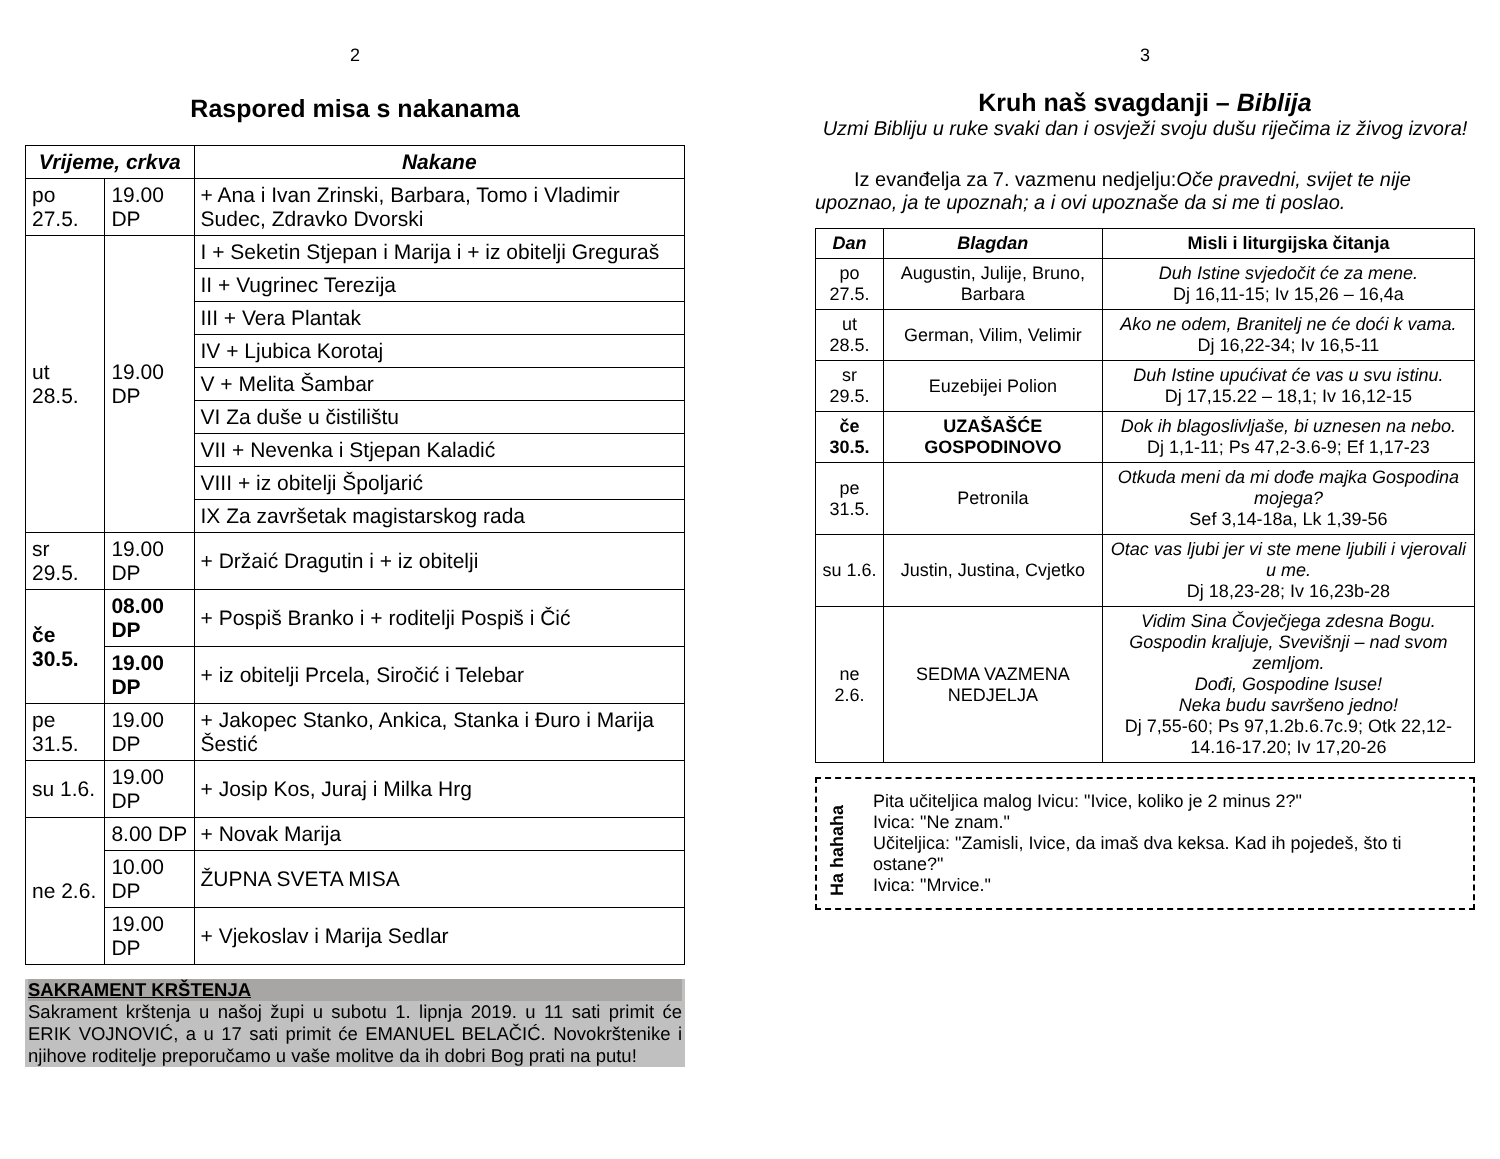2
Raspored misa s nakanama
| Vrijeme, crkva | | Nakane |
| --- | --- | --- |
| po 27.5. | 19.00 DP | + Ana i Ivan Zrinski, Barbara, Tomo i Vladimir Sudec, Zdravko Dvorski |
| ut 28.5. | 19.00 DP | I + Seketin Stjepan i Marija i + iz obitelji Greguraš |
| | | II + Vugrinec Terezija |
| | | III + Vera Plantak |
| | | IV + Ljubica Korotaj |
| | | V + Melita Šambar |
| | | VI Za duše u čistilištu |
| | | VII + Nevenka i Stjepan Kaladić |
| | | VIII + iz obitelji Špoljarić |
| | | IX Za završetak magistarskog rada |
| sr 29.5. | 19.00 DP | + Držaić Dragutin i + iz obitelji |
| če 30.5. | 08.00 DP | + Pospiš Branko i + roditelji Pospiš i Čić |
| | 19.00 DP | + iz obitelji Prcela, Siročić i Telebar |
| pe 31.5. | 19.00 DP | + Jakopec Stanko, Ankica, Stanka i Đuro i Marija Šestić |
| su 1.6. | 19.00 DP | + Josip Kos, Juraj i Milka Hrg |
| ne 2.6. | 8.00 DP | + Novak Marija |
| | 10.00 DP | ŽUPNA SVETA MISA |
| | 19.00 DP | + Vjekoslav i Marija Sedlar |
SAKRAMENT KRŠTENJA
Sakrament krštenja u našoj župi u subotu 1. lipnja 2019. u 11 sati primit će ERIK VOJNOVIĆ, a u 17 sati primit će EMANUEL BELAČIĆ. Novokrštenike i njihove roditelje preporučamo u vaše molitve da ih dobri Bog prati na putu!
3
Kruh naš svagdanji – Biblija
Uzmi Bibliju u ruke svaki dan i osvježi svoju dušu riječima iz živog izvora!
Iz evanđelja za 7. vazmenu nedjelju:Oče pravedni, svijet te nije upoznao, ja te upoznah; a i ovi upoznaše da si me ti poslao.
| Dan | Blagdan | Misli i liturgijska čitanja |
| --- | --- | --- |
| po 27.5. | Augustin, Julije, Bruno, Barbara | Duh Istine svjedočit će za mene. Dj 16,11-15; Iv 15,26 – 16,4a |
| ut 28.5. | German, Vilim, Velimir | Ako ne odem, Branitelj ne će doći k vama. Dj 16,22-34; Iv 16,5-11 |
| sr 29.5. | Euzebijei Polion | Duh Istine upućivat će vas u svu istinu. Dj 17,15.22 – 18,1; Iv 16,12-15 |
| če 30.5. | UZAŠAŠĆE GOSPODINOVO | Dok ih blagoslivljaše, bi uznesen na nebo. Dj 1,1-11; Ps 47,2-3.6-9; Ef 1,17-23 |
| pe 31.5. | Petronila | Otkuda meni da mi dođe majka Gospodina mojega? Sef 3,14-18a, Lk 1,39-56 |
| su 1.6. | Justin, Justina, Cvjetko | Otac vas ljubi jer vi ste mene ljubili i vjerovali u me. Dj 18,23-28; Iv 16,23b-28 |
| ne 2.6. | SEDMA VAZMENA NEDJELJA | Vidim Sina Čovječjega zdesna Bogu. Gospodin kraljuje, Svevišnji – nad svom zemljom. Dođi, Gospodine Isuse! Neka budu savršeno jedno! Dj 7,55-60; Ps 97,1.2b.6.7c.9; Otk 22,12-14.16-17.20; Iv 17,20-26 |
Ha hahaha
Pita učiteljica malog Ivicu: "Ivice, koliko je 2 minus 2?"
Ivica: "Ne znam."
Učiteljica: "Zamisli, Ivice, da imaš dva keksa. Kad ih pojedeš, što ti ostane?"
Ivica: "Mrvice."